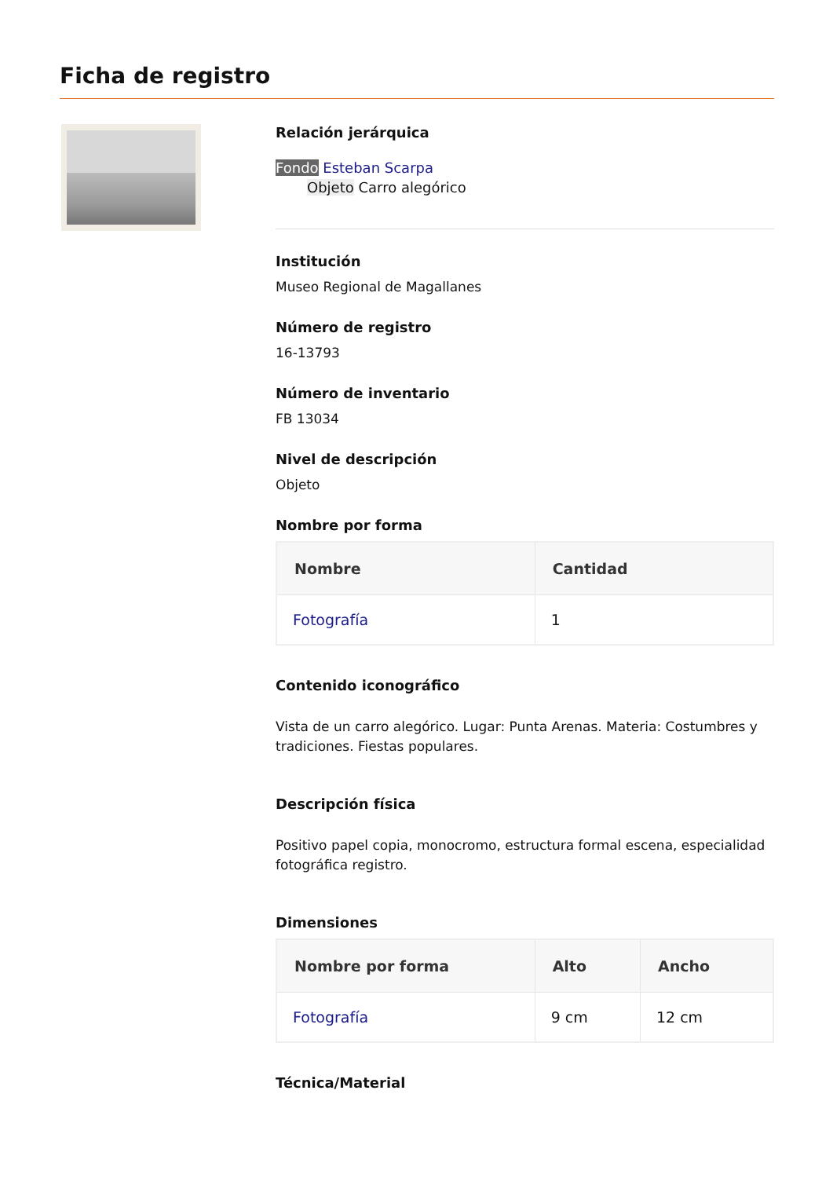Ficha de registro
Relación jerárquica
Fondo Esteban Scarpa
Objeto Carro alegórico
Institución
Museo Regional de Magallanes
Número de registro
16-13793
Número de inventario
FB 13034
Nivel de descripción
Objeto
Nombre por forma
| Nombre | Cantidad |
| --- | --- |
| Fotografía | 1 |
Contenido iconográfico
Vista de un carro alegórico. Lugar: Punta Arenas. Materia: Costumbres y tradiciones. Fiestas populares.
Descripción física
Positivo papel copia, monocromo, estructura formal escena, especialidad fotográfica registro.
Dimensiones
| Nombre por forma | Alto | Ancho |
| --- | --- | --- |
| Fotografía | 9 cm | 12 cm |
Técnica/Material